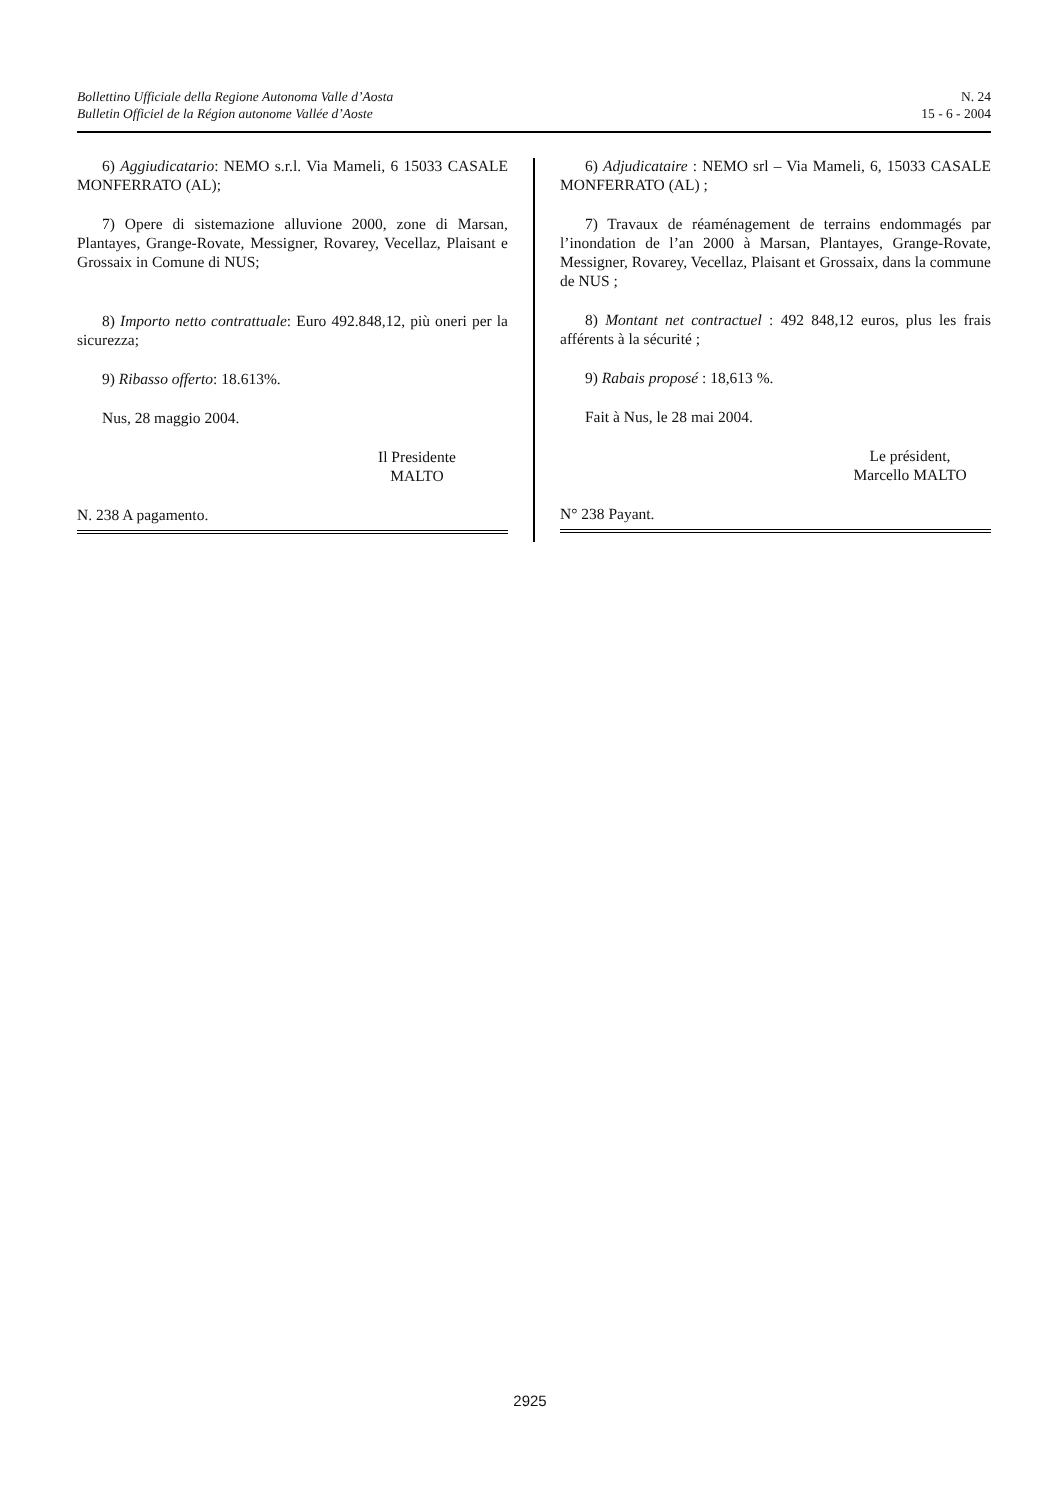Bollettino Ufficiale della Regione Autonoma Valle d’Aosta
Bulletin Officiel de la Région autonome Vallée d’Aoste
N. 24
15 - 6 - 2004
6) Aggiudicatario: NEMO s.r.l. Via Mameli, 6 15033 CASALE MONFERRATO (AL);
7) Opere di sistemazione alluvione 2000, zone di Marsan, Plantayes, Grange-Rovate, Messigner, Rovarey, Vecellaz, Plaisant e Grossaix in Comune di NUS;
8) Importo netto contrattuale: Euro 492.848,12, più oneri per la sicurezza;
9) Ribasso offerto: 18.613%.
Nus, 28 maggio 2004.
Il Presidente
MALTO
N. 238 A pagamento.
6) Adjudicataire : NEMO srl – Via Mameli, 6, 15033 CASALE MONFERRATO (AL) ;
7) Travaux de réaménagement de terrains endommagés par l’inondation de l’an 2000 à Marsan, Plantayes, Grange-Rovate, Messigner, Rovarey, Vecellaz, Plaisant et Grossaix, dans la commune de NUS ;
8) Montant net contractuel : 492 848,12 euros, plus les frais afférents à la sécurité ;
9) Rabais proposé : 18,613 %.
Fait à Nus, le 28 mai 2004.
Le président,
Marcello MALTO
N° 238 Payant.
2925